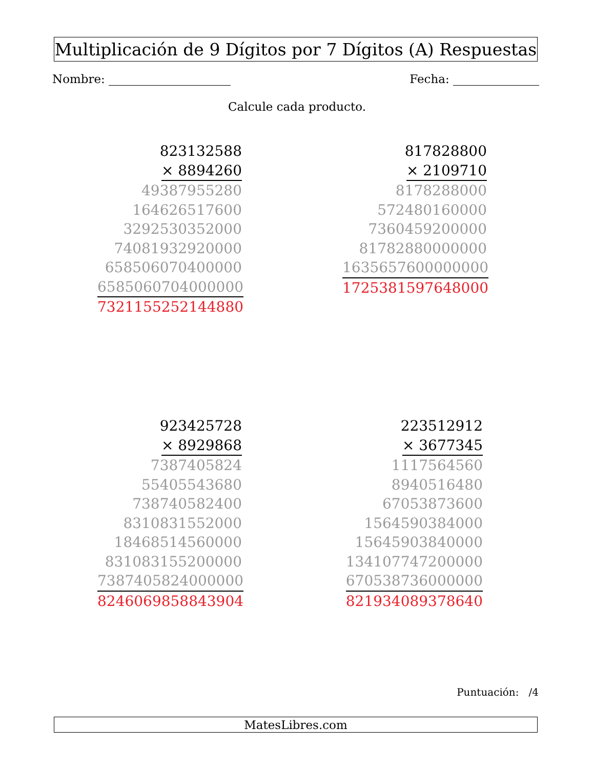Multiplicación de 9 Dígitos por 7 Dígitos (A) Respuestas
Nombre: Fecha:
Calcule cada producto.
823132588
× 8894260
49387955280
164626517600
3292530352000
74081932920000
658506070400000
6585060704000000
7321155252144880
817828800
× 2109710
8178288000
572480160000
7360459200000
81782880000000
1635657600000000
1725381597648000
923425728
× 8929868
7387405824
55405543680
738740582400
8310831552000
18468514560000
831083155200000
7387405824000000
8246069858843904
223512912
× 3677345
1117564560
8940516480
67053873600
1564590384000
15645903840000
134107747200000
670538736000000
821934089378640
Puntuación: /4
MatesLibres.com